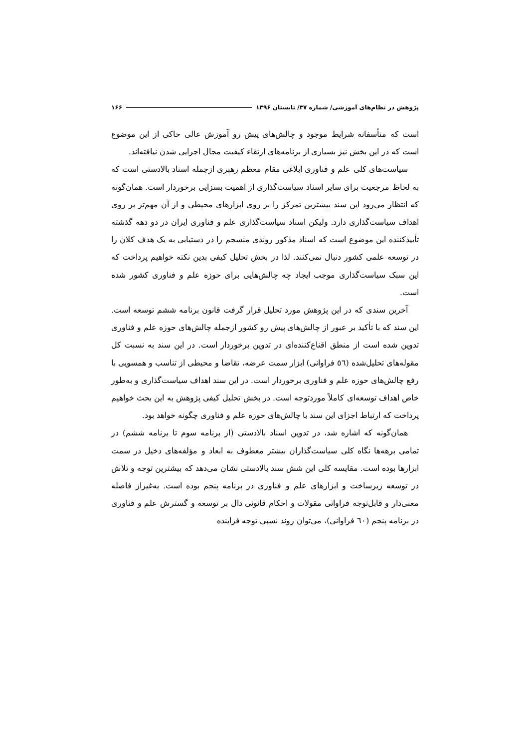پژوهش در نظام‌های آموزشی/ شماره ۳۷/ تابستان ۱۳۹۶ ۱۶۶
است که متأسفانه شرایط موجود و چالش‌های پیش رو آموزش عالی حاکی از این موضوع است که در این بخش نیز بسیاری از برنامه‌های ارتقاء کیفیت مجال اجرایی شدن نیافته‌اند.
سیاست‌های کلی علم و فناوری ابلاغی مقام معظم رهبری ازجمله اسناد بالادستی است که به لحاظ مرجعیت برای سایر اسناد سیاست‌گذاری از اهمیت بسزایی برخوردار است. همان‌گونه که انتظار می‌رود این سند بیشترین تمرکز را بر روی ابزارهای محیطی و از آن مهم‌تر بر روی اهداف سیاست‌گذاری دارد. ولیکن اسناد سیاست‌گذاری علم و فناوری ایران در دو دهه گذشته تأییدکننده این موضوع است که اسناد مذکور روندی منسجم را در دستیابی به یک هدف کلان را در توسعه علمی کشور دنبال نمی‌کنند. لذا در بخش تحلیل کیفی بدین نکته خواهیم پرداخت که این سبک سیاست‌گذاری موجب ایجاد چه چالش‌هایی برای حوزه علم و فناوری کشور شده است.
آخرین سندی که در این پژوهش مورد تحلیل قرار گرفت قانون برنامه ششم توسعه است. این سند که با تأکید بر عبور از چالش‌های پیش رو کشور ازجمله چالش‌های حوزه علم و فناوری تدوین شده است از منطق اقناع‌کننده‌ای در تدوین برخوردار است. در این سند به نسبت کل مقوله‌های تحلیل‌شده (٥٦ فراوانی) ابزار سمت عرضه، تقاضا و محیطی از تناسب و همسویی با رفع چالش‌های حوزه علم و فناوری برخوردار است. در این سند اهداف سیاست‌گذاری و به‌طور خاص اهداف توسعه‌ای کاملاً موردتوجه است. در بخش تحلیل کیفی پژوهش به این بحث خواهیم پرداخت که ارتباط اجزای این سند با چالش‌های حوزه علم و فناوری چگونه خواهد بود.
همان‌گونه که اشاره شد، در تدوین اسناد بالادستی (از برنامه سوم تا برنامه ششم) در تمامی برهه‌ها نگاه کلی سیاست‌گذاران بیشتر معطوف به ابعاد و مؤلفه‌های دخیل در سمت ابزارها بوده است. مقایسه کلی این شش سند بالادستی نشان می‌دهد که بیشترین توجه و تلاش در توسعه زیرساخت و ابزارهای علم و فناوری در برنامه پنجم بوده است. به‌غیراز فاصله معنی‌دار و قابل‌توجه فراوانی مقولات و احکام قانونی دال بر توسعه و گسترش علم و فناوری در برنامه پنجم (٦٠ فراوانی)، می‌توان روند نسبی توجه فزاینده